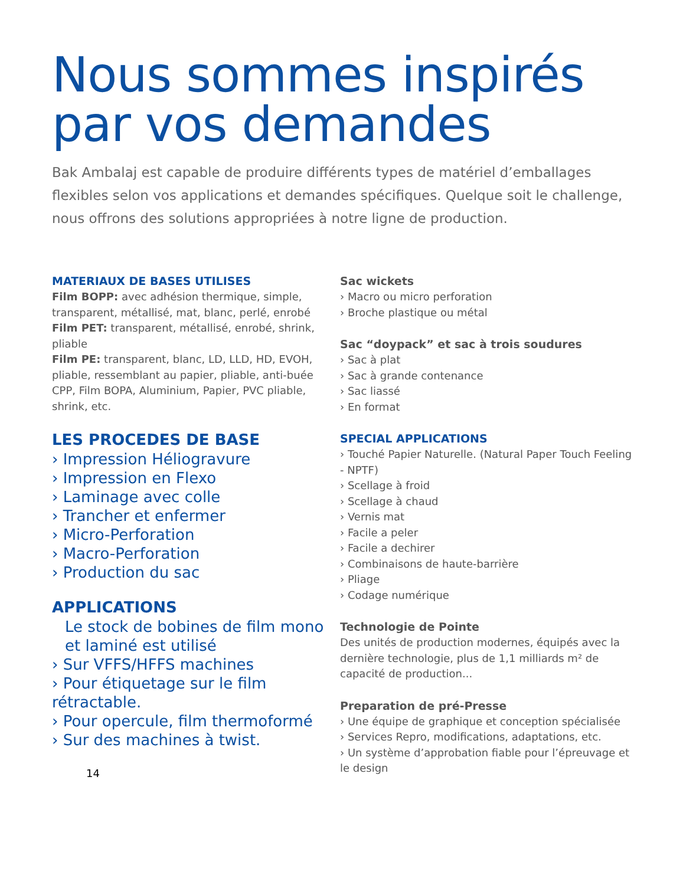Nous sommes inspirés
par vos demandes
Bak Ambalaj est capable de produire différents types de matériel d’emballages flexibles selon vos applications et demandes spécifiques. Quelque soit le challenge, nous offrons des solutions appropriées à notre ligne de production.
MATERIAUX DE BASES UTILISES
Film BOPP: avec adhésion thermique, simple, transparent, métallisé, mat, blanc, perlé, enrobé
Film PET: transparent, métallisé, enrobé, shrink, pliable
Film PE: transparent, blanc, LD, LLD, HD, EVOH, pliable, ressemblant au papier, pliable, anti-buée
CPP, Film BOPA, Aluminium, Papier, PVC pliable, shrink, etc.
LES PROCEDES DE BASE
› Impression Héliogravure
› Impression en Flexo
› Laminage avec colle
› Trancher et enfermer
› Micro-Perforation
› Macro-Perforation
› Production du sac
APPLICATIONS
Le stock de bobines de film mono et laminé est utilisé
› Sur VFFS/HFFS machines
› Pour étiquetage sur le film rétractable.
› Pour opercule, film thermoformé
› Sur des machines à twist.
14
Sac wickets
› Macro ou micro perforation
› Broche plastique ou métal
Sac “doypack” et sac à trois soudures
› Sac à plat
› Sac à grande contenance
› Sac liassé
› En format
SPECIAL APPLICATIONS
› Touché Papier Naturelle. (Natural Paper Touch Feeling - NPTF)
› Scellage à froid
› Scellage à chaud
› Vernis mat
› Facile a peler
› Facile a dechirer
› Combinaisons de haute-barrière
› Pliage
› Codage numérique
Technologie de Pointe
Des unités de production modernes, équipés avec la dernière technologie, plus de 1,1 milliards m² de capacité de production...
Preparation de pré-Presse
› Une équipe de graphique et conception spécialisée
› Services Repro, modifications, adaptations, etc.
› Un système d’approbation fiable pour l’épreuvage et le design